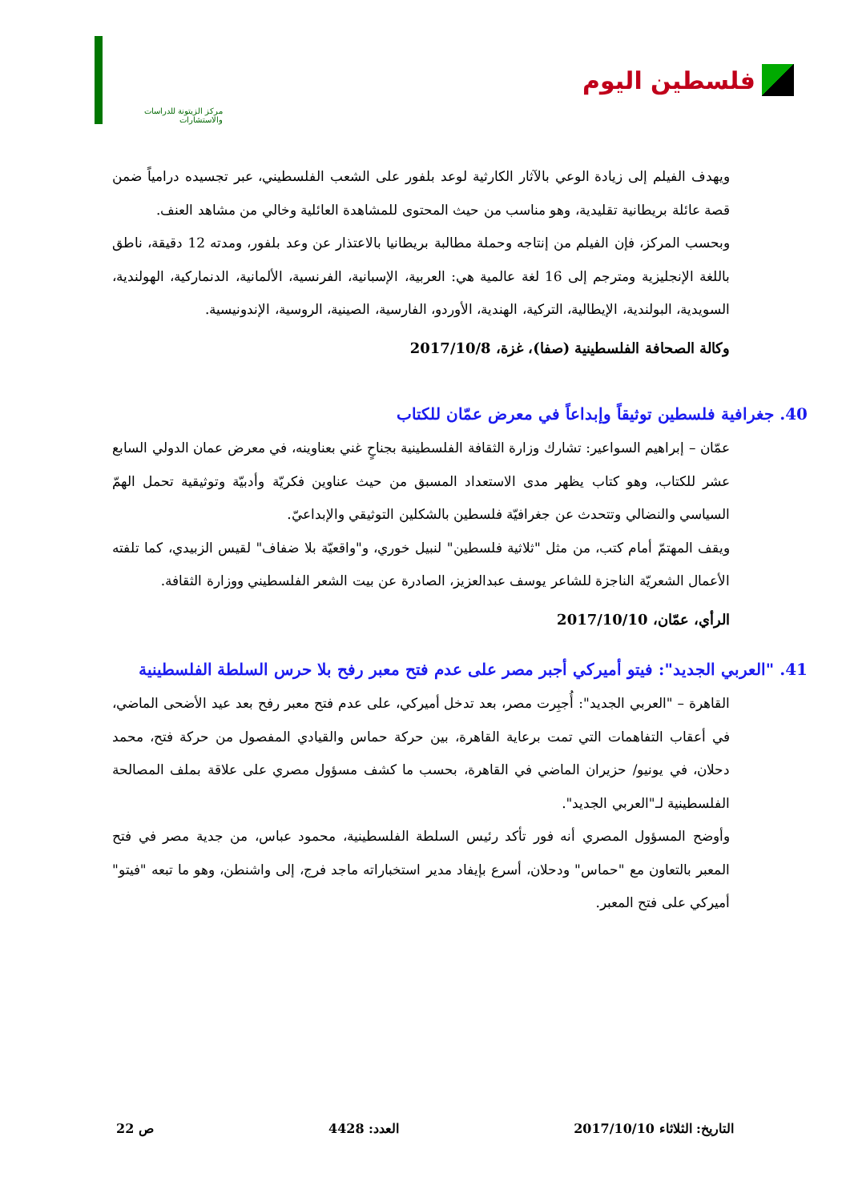فلسطين اليوم
مركز الزيتونة للدراسات والاستشارات
ويهدف الفيلم إلى زيادة الوعي بالآثار الكارثية لوعد بلفور على الشعب الفلسطيني، عبر تجسيده درامياً ضمن قصة عائلة بريطانية تقليدية، وهو مناسب من حيث المحتوى للمشاهدة العائلية وخالي من مشاهد العنف.
وبحسب المركز، فإن الفيلم من إنتاجه وحملة مطالبة بريطانيا بالاعتذار عن وعد بلفور، ومدته 12 دقيقة، ناطق باللغة الإنجليزية ومترجم إلى 16 لغة عالمية هي: العربية، الإسبانية، الفرنسية، الألمانية، الدنماركية، الهولندية، السويدية، البولندية، الإيطالية، التركية، الهندية، الأوردو، الفارسية، الصينية، الروسية، الإندونيسية.
وكالة الصحافة الفلسطينية (صفا)، غزة، 2017/10/8
40. جغرافية فلسطين توثيقاً وإبداعاً في معرض عمّان للكتاب
عمّان – إبراهيم السواعير: تشارك وزارة الثقافة الفلسطينية بجناحٍ غني بعناوينه، في معرض عمان الدولي السابع عشر للكتاب، وهو كتاب يظهر مدى الاستعداد المسبق من حيث عناوين فكريّة وأدبيّة وتوثيقية تحمل الهمّ السياسي والنضالي وتتحدث عن جغرافيّة فلسطين بالشكلين التوثيقي والإبداعيّ.
ويقف المهتمّ أمام كتب، من مثل "ثلاثية فلسطين" لنبيل خوري، و"واقعيّة بلا ضفاف" لقيس الزبيدي، كما تلفته الأعمال الشعريّة الناجزة للشاعر يوسف عبدالعزيز، الصادرة عن بيت الشعر الفلسطيني ووزارة الثقافة.
الرأي، عمّان، 2017/10/10
41. "العربي الجديد": فيتو أميركي أجبر مصر على عدم فتح معبر رفح بلا حرس السلطة الفلسطينية
القاهرة – "العربي الجديد": أُجبِرت مصر، بعد تدخل أميركي، على عدم فتح معبر رفح بعد عيد الأضحى الماضي، في أعقاب التفاهمات التي تمت برعاية القاهرة، بين حركة حماس والقيادي المفصول من حركة فتح، محمد دحلان، في يونيو/ حزيران الماضي في القاهرة، بحسب ما كشف مسؤول مصري على علاقة بملف المصالحة الفلسطينية لـ"العربي الجديد".
وأوضح المسؤول المصري أنه فور تأكد رئيس السلطة الفلسطينية، محمود عباس، من جدية مصر في فتح المعبر بالتعاون مع "حماس" ودحلان، أسرع بإيفاد مدير استخباراته ماجد فرج، إلى واشنطن، وهو ما تبعه "فيتو" أميركي على فتح المعبر.
التاريخ: الثلاثاء 2017/10/10 العدد: 4428 ص 22